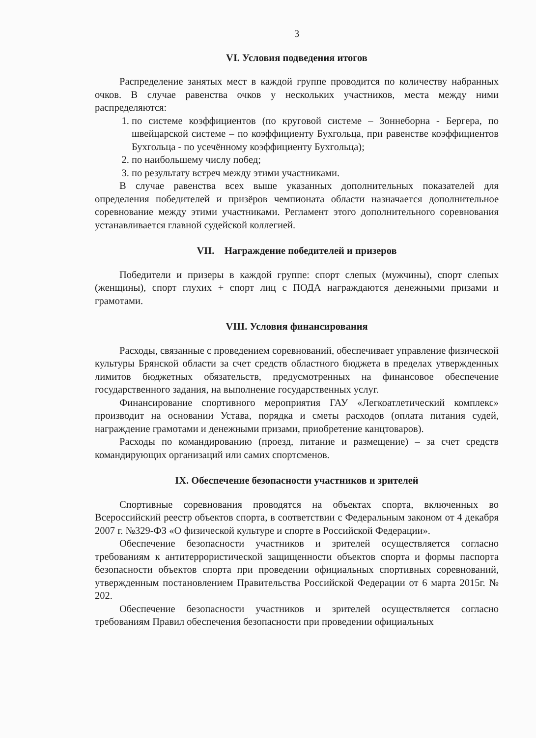3
VI. Условия подведения итогов
Распределение занятых мест в каждой группе проводится по количеству набранных очков. В случае равенства очков у нескольких участников, места между ними распределяются:
1. по системе коэффициентов (по круговой системе – Зоннеборна - Бергера, по швейцарской системе – по коэффициенту Бухгольца, при равенстве коэффициентов Бухгольца - по усечённому коэффициенту Бухгольца);
2. по наибольшему числу побед;
3. по результату встреч между этими участниками.
В случае равенства всех выше указанных дополнительных показателей для определения победителей и призёров чемпионата области назначается дополнительное соревнование между этими участниками. Регламент этого дополнительного соревнования устанавливается главной судейской коллегией.
VII. Награждение победителей и призеров
Победители и призеры в каждой группе: спорт слепых (мужчины), спорт слепых (женщины), спорт глухих + спорт лиц с ПОДА награждаются денежными призами и грамотами.
VIII. Условия финансирования
Расходы, связанные с проведением соревнований, обеспечивает управление физической культуры Брянской области за счет средств областного бюджета в пределах утвержденных лимитов бюджетных обязательств, предусмотренных на финансовое обеспечение государственного задания, на выполнение государственных услуг.
Финансирование спортивного мероприятия ГАУ «Легкоатлетический комплекс» производит на основании Устава, порядка и сметы расходов (оплата питания судей, награждение грамотами и денежными призами, приобретение канцтоваров).
Расходы по командированию (проезд, питание и размещение) – за счет средств командирующих организаций или самих спортсменов.
IX. Обеспечение безопасности участников и зрителей
Спортивные соревнования проводятся на объектах спорта, включенных во Всероссийский реестр объектов спорта, в соответствии с Федеральным законом от 4 декабря 2007 г. №329-ФЗ «О физической культуре и спорте в Российской Федерации».
Обеспечение безопасности участников и зрителей осуществляется согласно требованиям к антитеррористической защищенности объектов спорта и формы паспорта безопасности объектов спорта при проведении официальных спортивных соревнований, утвержденным постановлением Правительства Российской Федерации от 6 марта 2015г. № 202.
Обеспечение безопасности участников и зрителей осуществляется согласно требованиям Правил обеспечения безопасности при проведении официальных